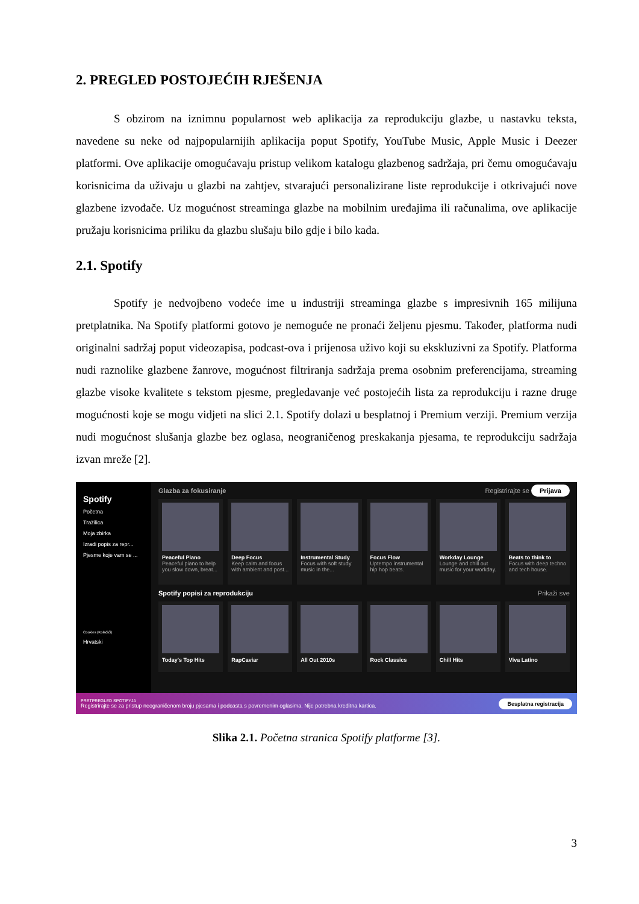2. PREGLED POSTOJEĆIH RJEŠENJA
S obzirom na iznimnu popularnost web aplikacija za reprodukciju glazbe, u nastavku teksta, navedene su neke od najpopularnijih aplikacija poput Spotify, YouTube Music, Apple Music i Deezer platformi. Ove aplikacije omogućavaju pristup velikom katalogu glazbenog sadržaja, pri čemu omogućavaju korisnicima da uživaju u glazbi na zahtjev, stvarajući personalizirane liste reprodukcije i otkrivajući nove glazbene izvođače. Uz mogućnost streaminga glazbe na mobilnim uređajima ili računalima, ove aplikacije pružaju korisnicima priliku da glazbu slušaju bilo gdje i bilo kada.
2.1. Spotify
Spotify je nedvojbeno vodeće ime u industriji streaminga glazbe s impresivnih 165 milijuna pretplatnika. Na Spotify platformi gotovo je nemoguće ne pronaći željenu pjesmu. Također, platforma nudi originalni sadržaj poput videozapisa, podcast-ova i prijenosa uživo koji su ekskluzivni za Spotify. Platforma nudi raznolike glazbene žanrove, mogućnost filtriranja sadržaja prema osobnim preferencijama, streaming glazbe visoke kvalitete s tekstom pjesme, pregledavanje već postojećih lista za reprodukciju i razne druge mogućnosti koje se mogu vidjeti na slici 2.1. Spotify dolazi u besplatnoj i Premium verziji. Premium verzija nudi mogućnost slušanja glazbe bez oglasa, neograničenog preskakanja pjesama, te reprodukciju sadržaja izvan mreže [2].
Spotify
Početna
Tražilica
Moja zbirka
Izradi popis za repr...
Pjesme koje vam se ...
Cookies (Kolačići)
Hrvatski
Glazba za fokusiranje Registrirajte se Prijava
Peaceful Piano
Peaceful piano to help you slow down, breat...
Deep Focus
Keep calm and focus with ambient and post...
Instrumental Study
Focus with soft study music in the...
Focus Flow
Uptempo instrumental hip hop beats.
Workday Lounge
Lounge and chill out music for your workday.
Beats to think to
Focus with deep techno and tech house.
Spotify popisi za reprodukciju Prikaži sve
Today's Top Hits RapCaviar All Out 2010s Rock Classics Chill Hits Viva Latino
PRETPREGLED SPOTIFYJA
Registrirajte se za pristup neograničenom broju pjesama i podcasta s povremenim oglasima. Nije potrebna kreditna kartica.
Besplatna registracija
Slika 2.1. Početna stranica Spotify platforme [3].
3